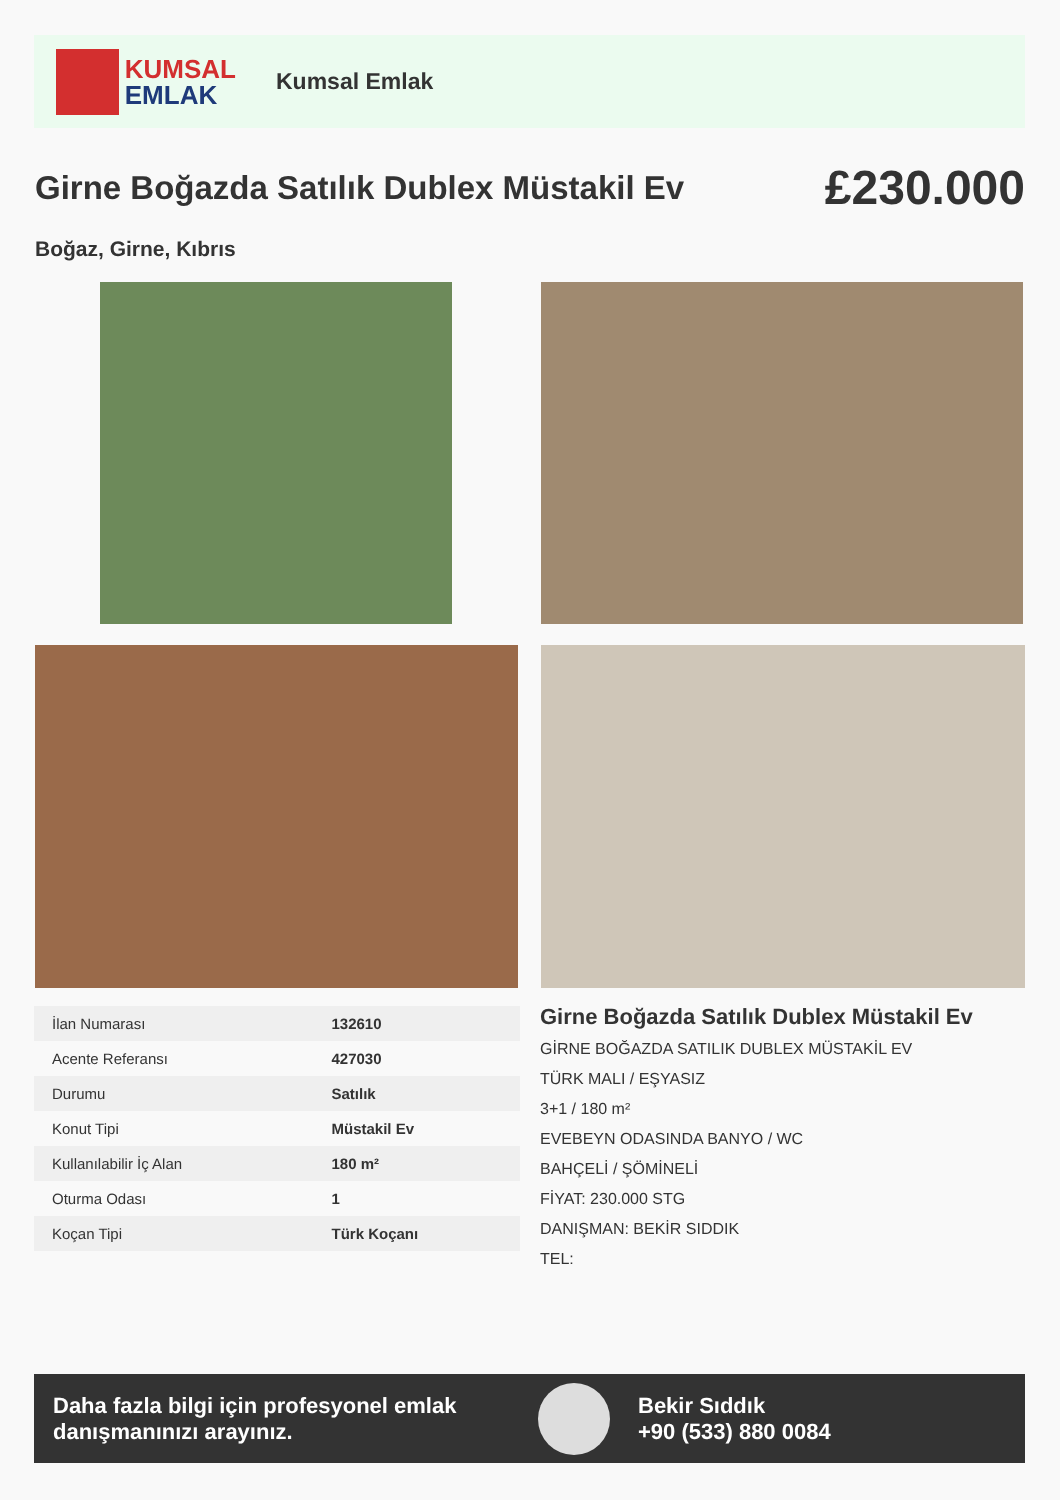KUMSAL
EMLAK
Kumsal Emlak
Girne Boğazda Satılık Dublex Müstakil Ev
£230.000
Boğaz, Girne, Kıbrıs
| İlan Numarası | 132610 |
| Acente Referansı | 427030 |
| Durumu | Satılık |
| Konut Tipi | Müstakil Ev |
| Kullanılabilir İç Alan | 180 m² |
| Oturma Odası | 1 |
| Koçan Tipi | Türk Koçanı |
Girne Boğazda Satılık Dublex Müstakil Ev
GİRNE BOĞAZDA SATILIK DUBLEX MÜSTAKİL EV
TÜRK MALI / EŞYASIZ
3+1 / 180 m²
EVEBEYN ODASINDA BANYO / WC
BAHÇELİ / ŞÖMİNELİ
FİYAT: 230.000 STG
DANIŞMAN: BEKİR SIDDIK
TEL:
Daha fazla bilgi için profesyonel emlak danışmanınızı arayınız.
Bekir Sıddık
+90 (533) 880 0084